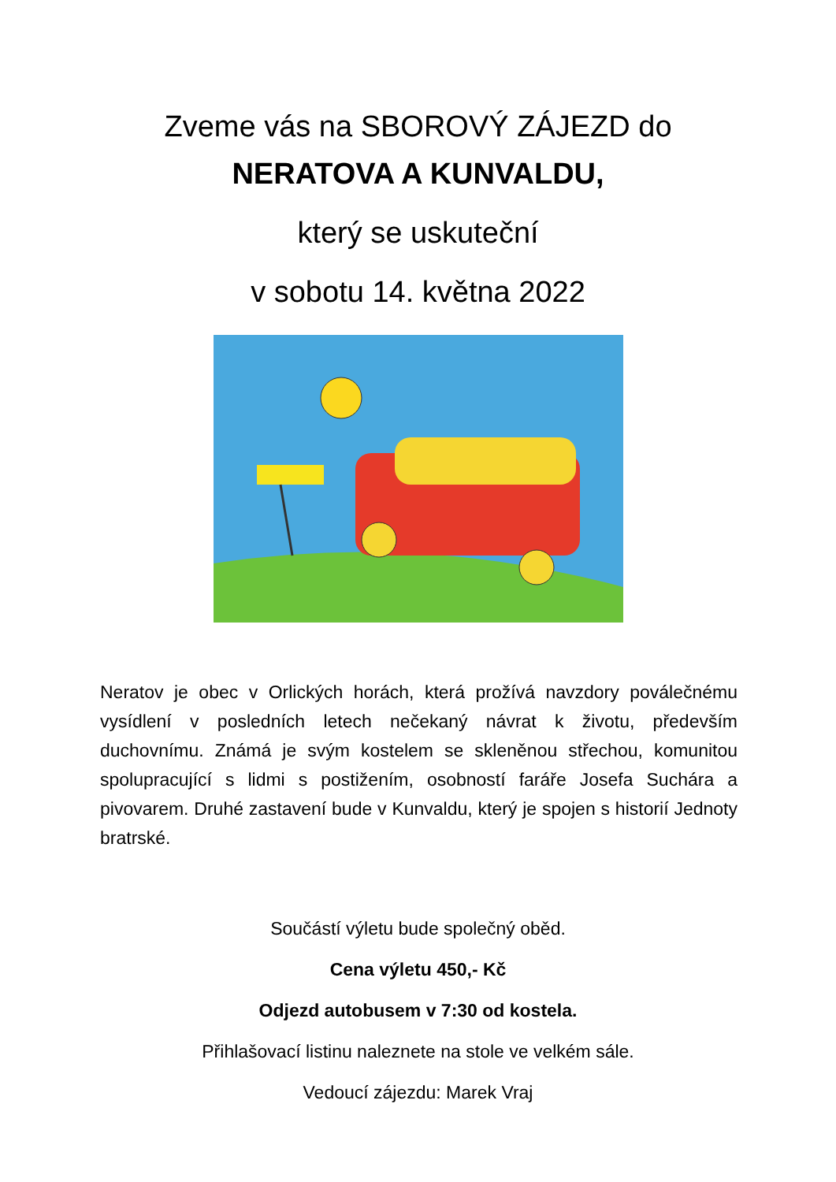Zveme vás na SBOROVÝ ZÁJEZD do
NERATOVA A KUNVALDU,
který se uskuteční
v sobotu 14. května 2022
Neratov je obec v Orlických horách, která prožívá navzdory poválečnému vysídlení v posledních letech nečekaný návrat k životu, především duchovnímu. Známá je svým kostelem se skleněnou střechou, komunitou spolupracující s lidmi s postižením, osobností faráře Josefa Suchára a pivovarem. Druhé zastavení bude v Kunvaldu, který je spojen s historií Jednoty bratrské.
Součástí výletu bude společný oběd.
Cena výletu 450,- Kč
Odjezd autobusem v 7:30 od kostela.
Přihlašovací listinu naleznete na stole ve velkém sále.
Vedoucí zájezdu: Marek Vraj